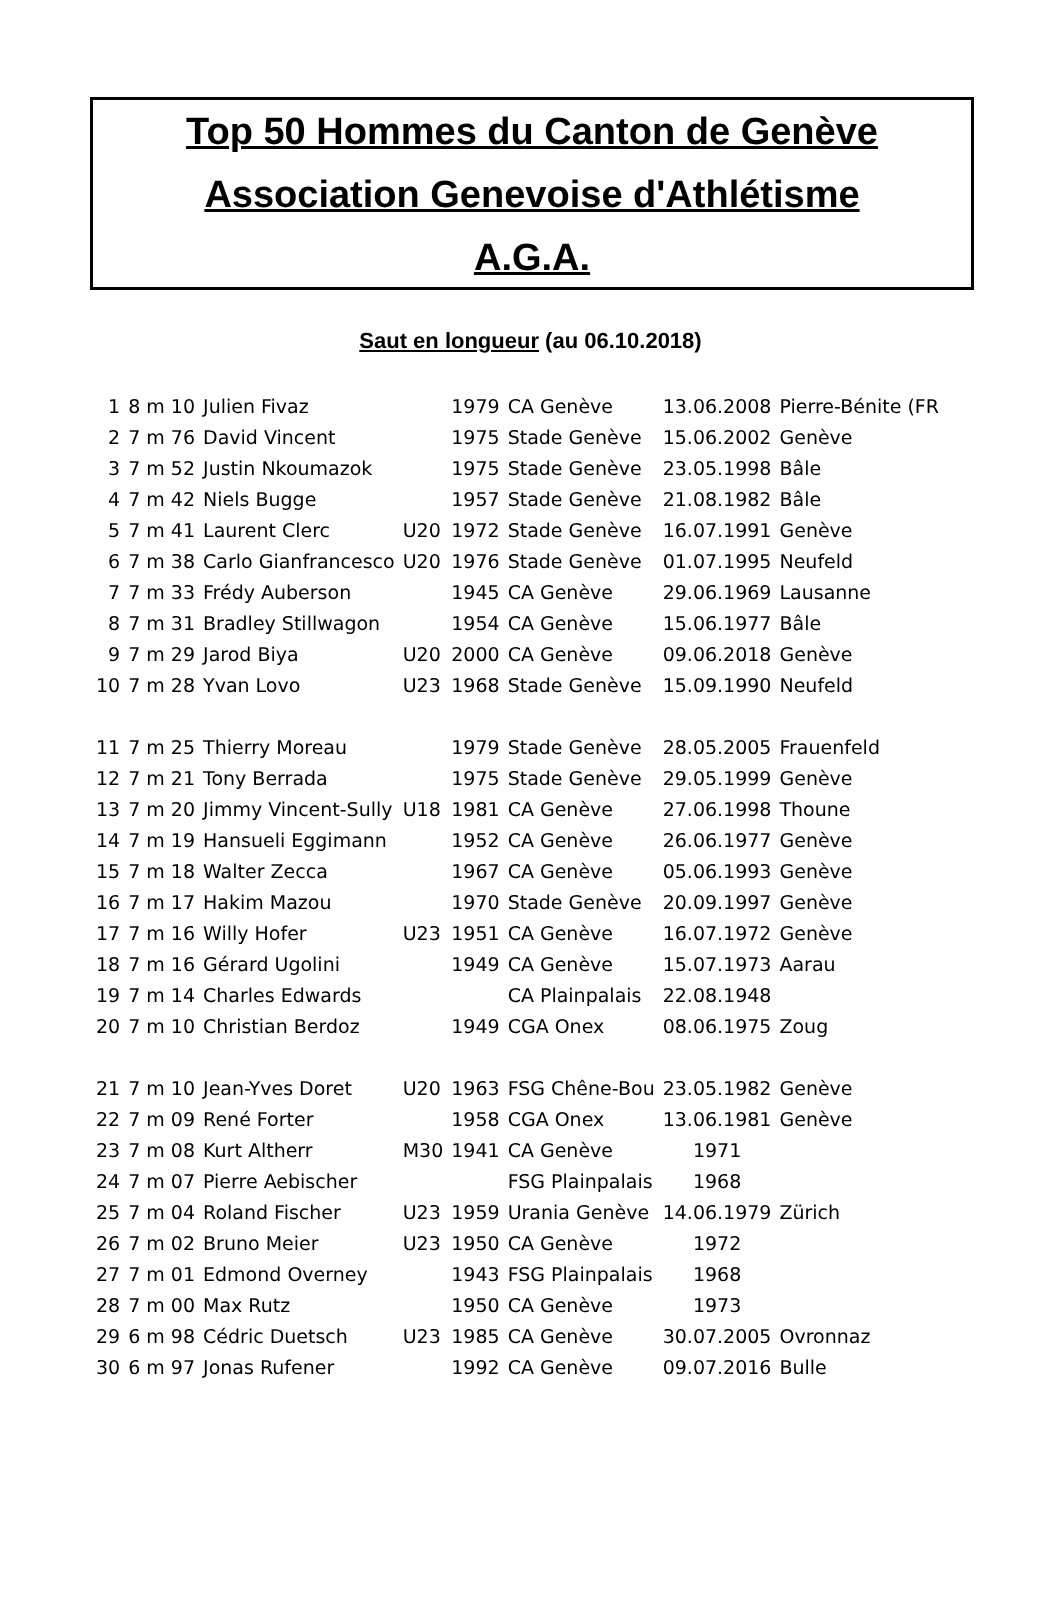Top 50 Hommes du Canton de Genève
Association Genevoise d'Athlétisme
A.G.A.
Saut en longueur (au 06.10.2018)
| 1 | 8 m 10 | Julien Fivaz | | 1979 | CA Genève | 13.06.2008 | Pierre-Bénite (FR |
| 2 | 7 m 76 | David Vincent | | 1975 | Stade Genève | 15.06.2002 | Genève |
| 3 | 7 m 52 | Justin Nkoumazok | | 1975 | Stade Genève | 23.05.1998 | Bâle |
| 4 | 7 m 42 | Niels Bugge | | 1957 | Stade Genève | 21.08.1982 | Bâle |
| 5 | 7 m 41 | Laurent Clerc | U20 | 1972 | Stade Genève | 16.07.1991 | Genève |
| 6 | 7 m 38 | Carlo Gianfrancesco | U20 | 1976 | Stade Genève | 01.07.1995 | Neufeld |
| 7 | 7 m 33 | Frédy Auberson | | 1945 | CA Genève | 29.06.1969 | Lausanne |
| 8 | 7 m 31 | Bradley Stillwagon | | 1954 | CA Genève | 15.06.1977 | Bâle |
| 9 | 7 m 29 | Jarod Biya | U20 | 2000 | CA Genève | 09.06.2018 | Genève |
| 10 | 7 m 28 | Yvan Lovo | U23 | 1968 | Stade Genève | 15.09.1990 | Neufeld |
| 11 | 7 m 25 | Thierry Moreau | | 1979 | Stade Genève | 28.05.2005 | Frauenfeld |
| 12 | 7 m 21 | Tony Berrada | | 1975 | Stade Genève | 29.05.1999 | Genève |
| 13 | 7 m 20 | Jimmy Vincent-Sully | U18 | 1981 | CA Genève | 27.06.1998 | Thoune |
| 14 | 7 m 19 | Hansueli Eggimann | | 1952 | CA Genève | 26.06.1977 | Genève |
| 15 | 7 m 18 | Walter Zecca | | 1967 | CA Genève | 05.06.1993 | Genève |
| 16 | 7 m 17 | Hakim Mazou | | 1970 | Stade Genève | 20.09.1997 | Genève |
| 17 | 7 m 16 | Willy Hofer | U23 | 1951 | CA Genève | 16.07.1972 | Genève |
| 18 | 7 m 16 | Gérard Ugolini | | 1949 | CA Genève | 15.07.1973 | Aarau |
| 19 | 7 m 14 | Charles Edwards | | | CA Plainpalais | 22.08.1948 | |
| 20 | 7 m 10 | Christian Berdoz | | 1949 | CGA Onex | 08.06.1975 | Zoug |
| 21 | 7 m 10 | Jean-Yves Doret | U20 | 1963 | FSG Chêne-Bou | 23.05.1982 | Genève |
| 22 | 7 m 09 | René Forter | | 1958 | CGA Onex | 13.06.1981 | Genève |
| 23 | 7 m 08 | Kurt Altherr | M30 | 1941 | CA Genève | 1971 | |
| 24 | 7 m 07 | Pierre Aebischer | | | FSG Plainpalais | 1968 | |
| 25 | 7 m 04 | Roland Fischer | U23 | 1959 | Urania Genève | 14.06.1979 | Zürich |
| 26 | 7 m 02 | Bruno Meier | U23 | 1950 | CA Genève | 1972 | |
| 27 | 7 m 01 | Edmond Overney | | 1943 | FSG Plainpalais | 1968 | |
| 28 | 7 m 00 | Max Rutz | | 1950 | CA Genève | 1973 | |
| 29 | 6 m 98 | Cédric Duetsch | U23 | 1985 | CA Genève | 30.07.2005 | Ovronnaz |
| 30 | 6 m 97 | Jonas Rufener | | 1992 | CA Genève | 09.07.2016 | Bulle |